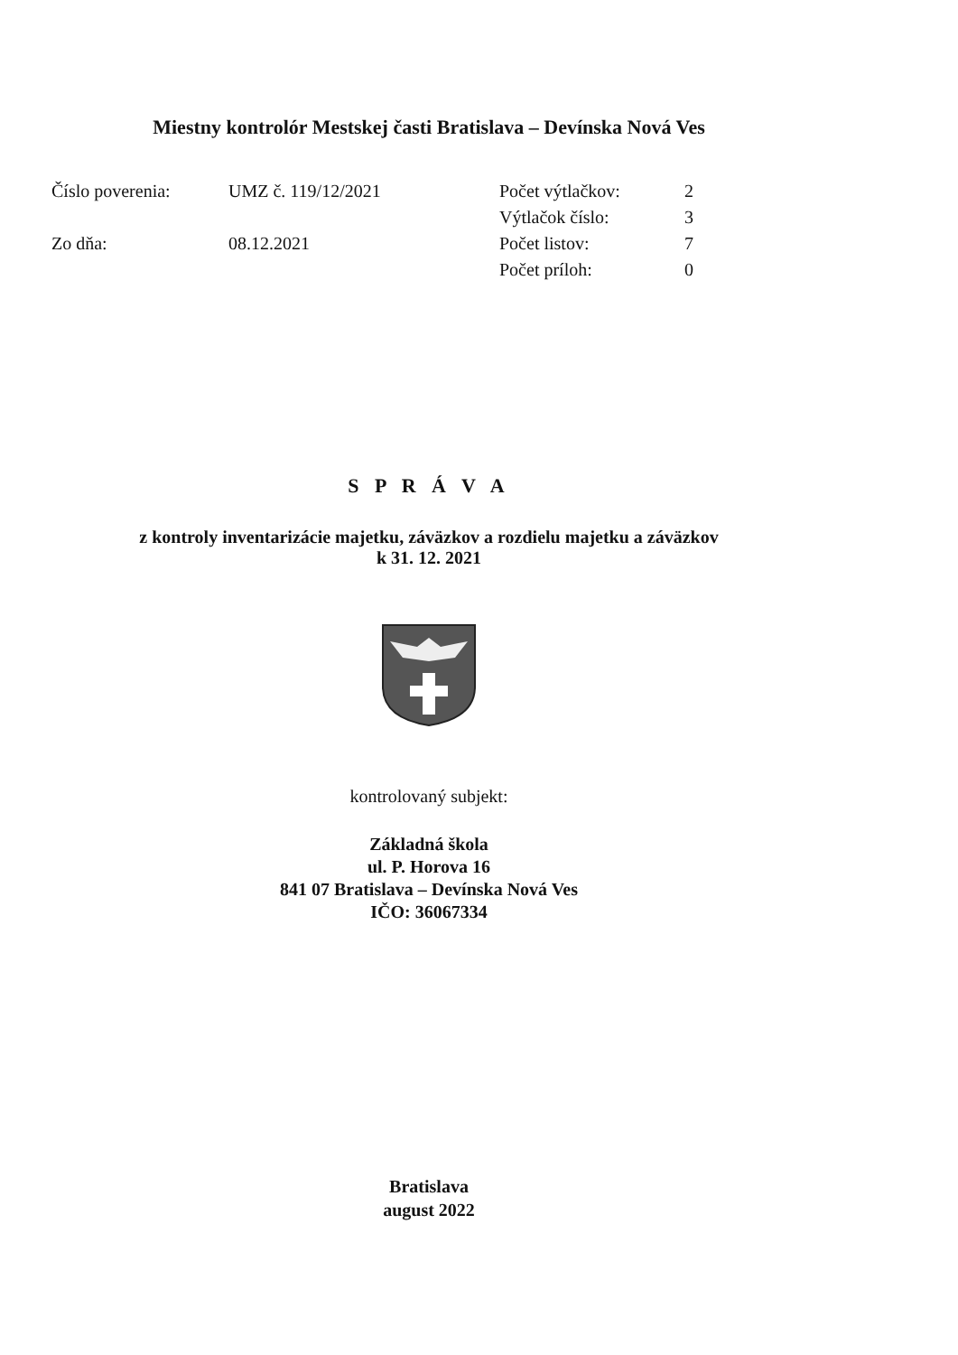Miestny kontrolór Mestskej časti Bratislava – Devínska Nová Ves
| Číslo poverenia: | UMZ č. 119/12/2021 |
| Zo dňa: | 08.12.2021 |
| Počet výtlačkov: | 2 |
| Výtlačok číslo: | 3 |
| Počet listov: | 7 |
| Počet príloh: | 0 |
S P R Á V A
z kontroly inventarizácie majetku, záväzkov a rozdielu majetku a záväzkov
k 31. 12. 2021
kontrolovaný subjekt:
Základná škola
ul. P. Horova 16
841 07 Bratislava – Devínska Nová Ves
IČO: 36067334
Bratislava
august 2022